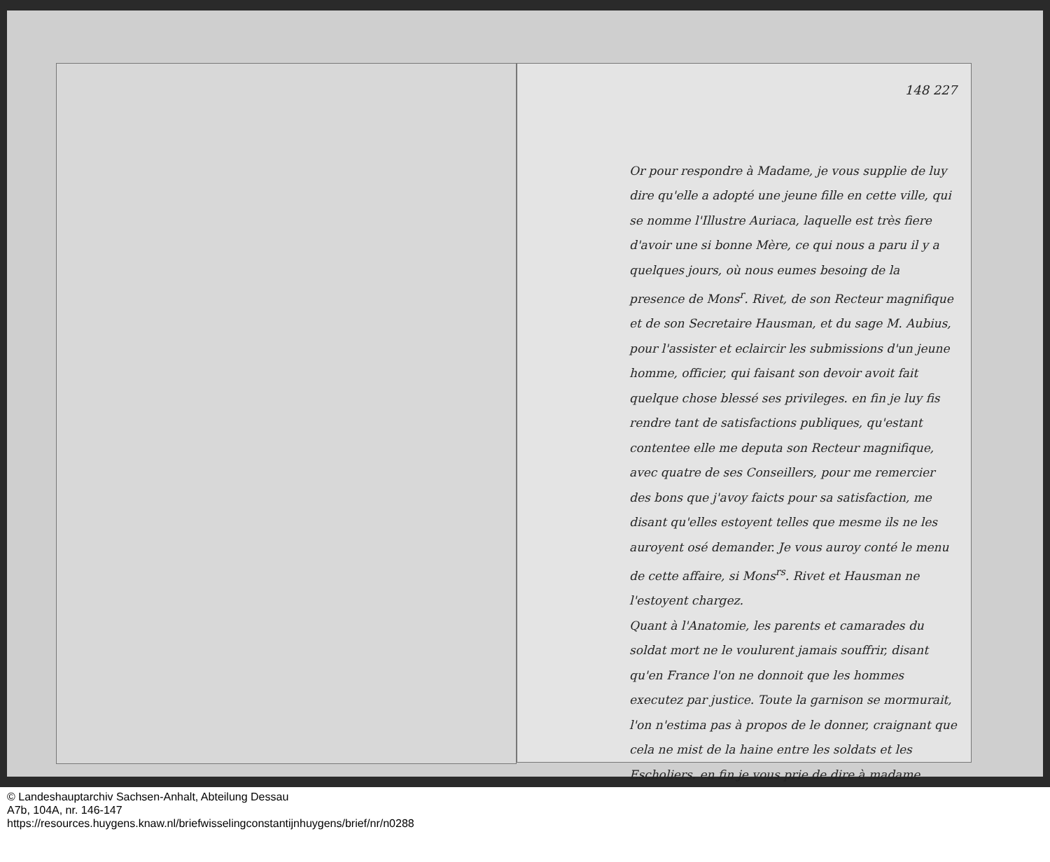148 227
Or pour respondre à Madame, je vous supplie de luy dire qu'elle a adopté une jeune fille en cette ville, qui se nomme l'Illustre Auriaca, laquelle est très fiere d'avoir une si bonne Mère, ce qui nous a paru il y a quelques jours, où nous eumes besoing de la presence de Mons<sup>r</sup>. Rivet, de son Recteur magnifique et de son Secretaire Hausman, et du sage M. Aubius, pour l'assister et eclaircir les submissions d'un jeune homme, officier, qui faisant son devoir avoit fait quelque chose blessé ses privileges. en fin je luy fis rendre tant de satisfactions publiques, qu'estant contentee elle me deputa son Recteur magnifique, avec quatre de ses Conseillers, pour me remercier des bons que j'avoy faicts pour sa satisfaction, me disant qu'elles estoyent telles que mesme ils ne les auroyent osé demander. Je vous auroy conté le menu de cette affaire, si Mons<sup>rs</sup>. Rivet et Hausman ne l'estoyent chargez.
Quant à l'Anatomie, les parents et camarades du soldat mort ne le voulurent jamais souffrir, disant qu'en France l'on ne donnoit que les hommes executez par justice. Toute la garnison se mormurait, l'on n'estima pas à propos de le donner, craignant que cela ne mist de la haine entre les soldats et les Escholiers. en fin je vous prie de dire à madame
© Landeshauptarchiv Sachsen-Anhalt, Abteilung Dessau
A7b, 104A, nr. 146-147
https://resources.huygens.knaw.nl/briefwisselingconstantijnhuygens/brief/nr/n0288